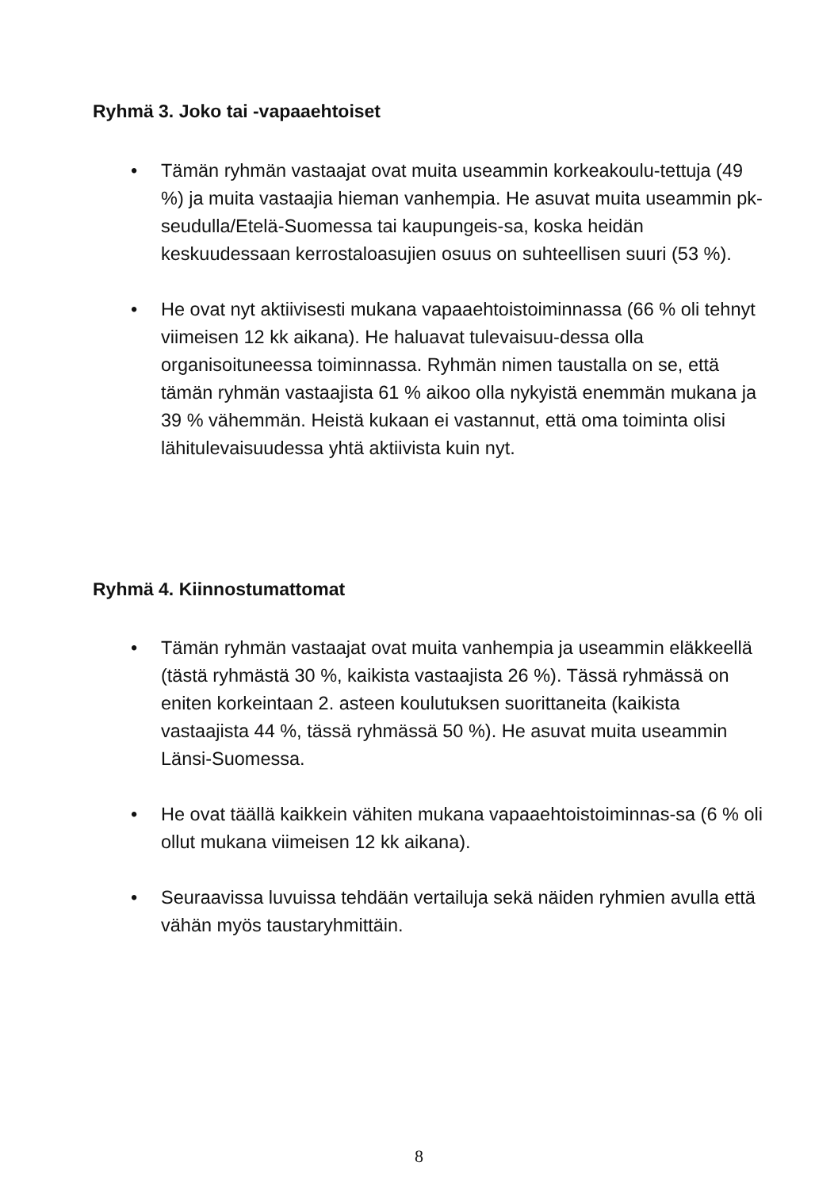Ryhmä 3. Joko tai -vapaaehtoiset
• Tämän ryhmän vastaajat ovat muita useammin korkeakoulu-tettuja (49 %) ja muita vastaajia hieman vanhempia. He asuvat muita useammin pk-seudulla/Etelä-Suomessa tai kaupungeis-sa, koska heidän keskuudessaan kerrostaloasujien osuus on suhteellisen suuri (53 %).
• He ovat nyt aktiivisesti mukana vapaaehtoistoiminnassa (66 % oli tehnyt viimeisen 12 kk aikana). He haluavat tulevaisuu-dessa olla organisoituneessa toiminnassa. Ryhmän nimen taustalla on se, että tämän ryhmän vastaajista 61 % aikoo olla nykyistä enemmän mukana ja 39 % vähemmän. Heistä kukaan ei vastannut, että oma toiminta olisi lähitulevaisuudessa yhtä aktiivista kuin nyt.
Ryhmä 4. Kiinnostumattomat
• Tämän ryhmän vastaajat ovat muita vanhempia ja useammin eläkkeellä (tästä ryhmästä 30 %, kaikista vastaajista 26 %). Tässä ryhmässä on eniten korkeintaan 2. asteen koulutuksen suorittaneita (kaikista vastaajista 44 %, tässä ryhmässä 50 %). He asuvat muita useammin Länsi-Suomessa.
• He ovat täällä kaikkein vähiten mukana vapaaehtoistoiminnas-sa (6 % oli ollut mukana viimeisen 12 kk aikana).
• Seuraavissa luvuissa tehdään vertailuja sekä näiden ryhmien avulla että vähän myös taustaryhmittäin.
8